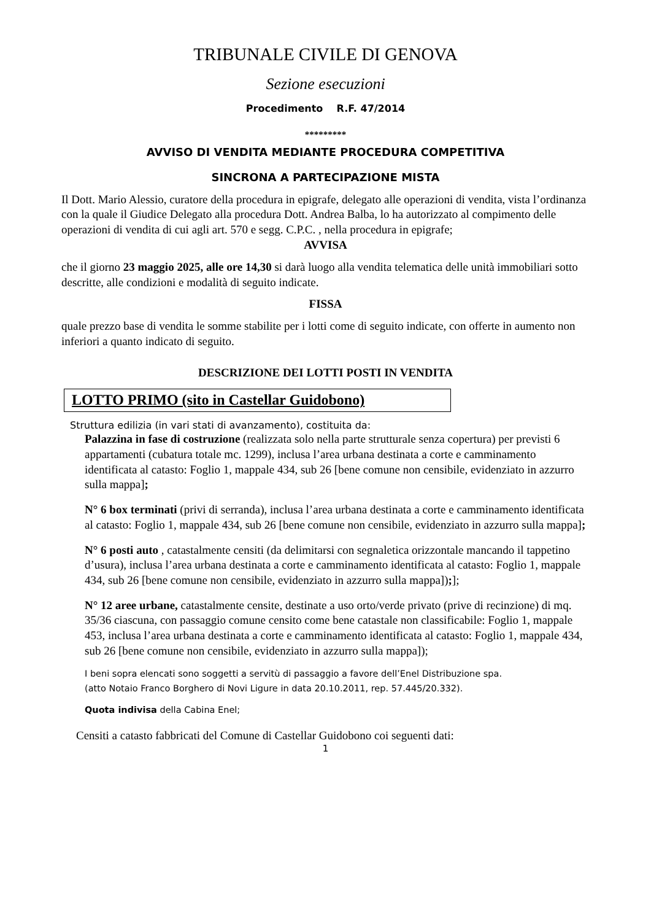TRIBUNALE CIVILE DI GENOVA
Sezione esecuzioni
Procedimento R.F. 47/2014
*********
AVVISO DI VENDITA MEDIANTE PROCEDURA COMPETITIVA
SINCRONA A PARTECIPAZIONE MISTA
Il Dott. Mario Alessio, curatore della procedura in epigrafe, delegato alle operazioni di vendita, vista l’ordinanza con la quale il Giudice Delegato alla procedura Dott. Andrea Balba, lo ha autorizzato al compimento delle operazioni di vendita di cui agli art. 570 e segg. C.P.C. , nella procedura in epigrafe;
AVVISA
che il giorno 23 maggio 2025, alle ore 14,30 si darà luogo alla vendita telematica delle unità immobiliari sotto descritte, alle condizioni e modalità di seguito indicate.
FISSA
quale prezzo base di vendita le somme stabilite per i lotti come di seguito indicate, con offerte in aumento non inferiori a quanto indicato di seguito.
DESCRIZIONE DEI LOTTI POSTI IN VENDITA
LOTTO PRIMO (sito in Castellar Guidobono)
Struttura edilizia (in vari stati di avanzamento), costituita da:
Palazzina in fase di costruzione (realizzata solo nella parte strutturale senza copertura) per previsti 6 appartamenti (cubatura totale mc. 1299), inclusa l’area urbana destinata a corte e camminamento identificata al catasto: Foglio 1, mappale 434, sub 26 [bene comune non censibile, evidenziato in azzurro sulla mappa];
N° 6 box terminati (privi di serranda), inclusa l’area urbana destinata a corte e camminamento identificata al catasto: Foglio 1, mappale 434, sub 26 [bene comune non censibile, evidenziato in azzurro sulla mappa];
N° 6 posti auto , catastalmente censiti (da delimitarsi con segnaletica orizzontale mancando il tappetino d’usura), inclusa l’area urbana destinata a corte e camminamento identificata al catasto: Foglio 1, mappale 434, sub 26 [bene comune non censibile, evidenziato in azzurro sulla mappa]);];
N° 12 aree urbane, catastalmente censite, destinate a uso orto/verde privato (prive di recinzione) di mq. 35/36 ciascuna, con passaggio comune censito come bene catastale non classificabile: Foglio 1, mappale 453, inclusa l’area urbana destinata a corte e camminamento identificata al catasto: Foglio 1, mappale 434, sub 26 [bene comune non censibile, evidenziato in azzurro sulla mappa]);
I beni sopra elencati sono soggetti a servitù di passaggio a favore dell’Enel Distribuzione spa.
(atto Notaio Franco Borghero di Novi Ligure in data 20.10.2011, rep. 57.445/20.332).
Quota indivisa della Cabina Enel;
Censiti a catasto fabbricati del Comune di Castellar Guidobono coi seguenti dati:
1